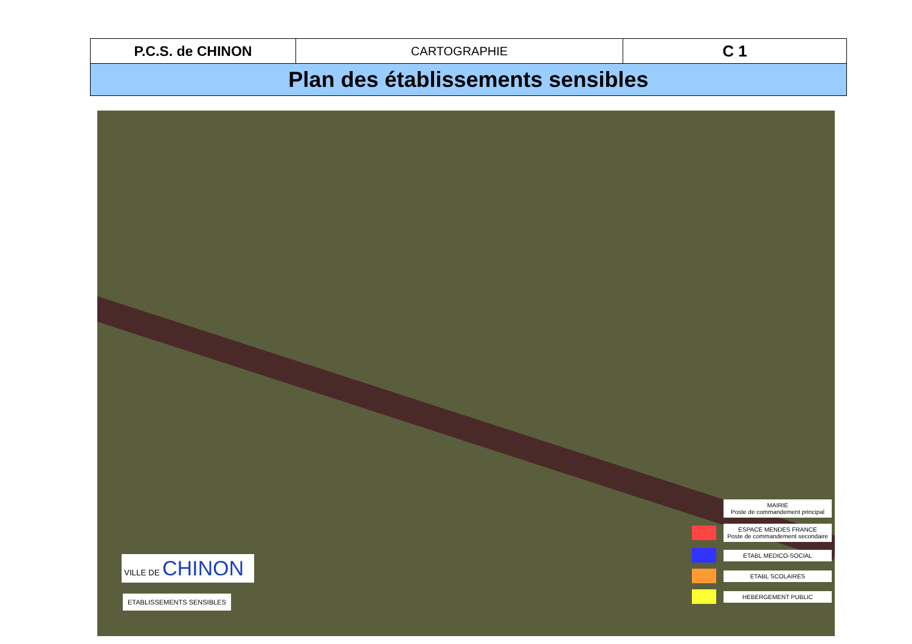| P.C.S. de CHINON | CARTOGRAPHIE | C 1 |
| Plan des établissements sensibles | | |
VILLE DE CHINON
ETABLISSEMENTS SENSIBLES
MAIRIE
Poste de commandement principal
ESPACE MENDES FRANCE
Poste de commandement secondaire
ETABL MEDICO-SOCIAL
ETABL SCOLAIRES
HEBERGEMENT PUBLIC